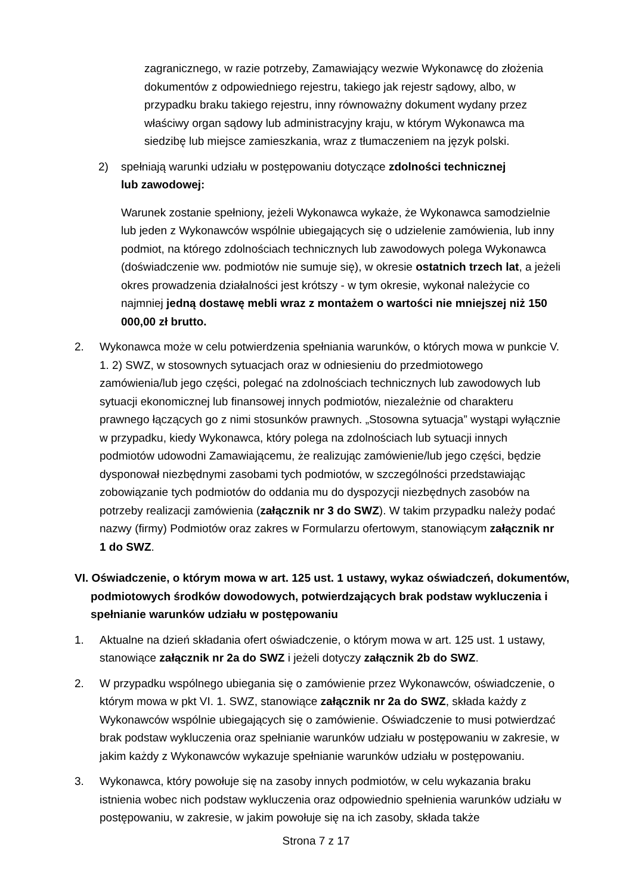zagranicznego, w razie potrzeby, Zamawiający wezwie Wykonawcę do złożenia dokumentów z odpowiedniego rejestru, takiego jak rejestr sądowy, albo, w przypadku braku takiego rejestru, inny równoważny dokument wydany przez właściwy organ sądowy lub administracyjny kraju, w którym Wykonawca ma siedzibę lub miejsce zamieszkania, wraz z tłumaczeniem na język polski.
2) spełniają warunki udziału w postępowaniu dotyczące zdolności technicznej lub zawodowej:
Warunek zostanie spełniony, jeżeli Wykonawca wykaże, że Wykonawca samodzielnie lub jeden z Wykonawców wspólnie ubiegających się o udzielenie zamówienia, lub inny podmiot, na którego zdolnościach technicznych lub zawodowych polega Wykonawca (doświadczenie ww. podmiotów nie sumuje się), w okresie ostatnich trzech lat, a jeżeli okres prowadzenia działalności jest krótszy - w tym okresie, wykonał należycie co najmniej jedną dostawę mebli wraz z montażem o wartości nie mniejszej niż 150 000,00 zł brutto.
2. Wykonawca może w celu potwierdzenia spełniania warunków, o których mowa w punkcie V. 1. 2) SWZ, w stosownych sytuacjach oraz w odniesieniu do przedmiotowego zamówienia/lub jego części, polegać na zdolnościach technicznych lub zawodowych lub sytuacji ekonomicznej lub finansowej innych podmiotów, niezależnie od charakteru prawnego łączących go z nimi stosunków prawnych. „Stosowna sytuacja” wystąpi wyłącznie w przypadku, kiedy Wykonawca, który polega na zdolnościach lub sytuacji innych podmiotów udowodni Zamawiającemu, że realizując zamówienie/lub jego części, będzie dysponował niezbędnymi zasobami tych podmiotów, w szczególności przedstawiając zobowiązanie tych podmiotów do oddania mu do dyspozycji niezbędnych zasobów na potrzeby realizacji zamówienia (załącznik nr 3 do SWZ). W takim przypadku należy podać nazwy (firmy) Podmiotów oraz zakres w Formularzu ofertowym, stanowiącym załącznik nr 1 do SWZ.
VI. Oświadczenie, o którym mowa w art. 125 ust. 1 ustawy, wykaz oświadczeń, dokumentów, podmiotowych środków dowodowych, potwierdzających brak podstaw wykluczenia i spełnianie warunków udziału w postępowaniu
1. Aktualne na dzień składania ofert oświadczenie, o którym mowa w art. 125 ust. 1 ustawy, stanowiące załącznik nr 2a do SWZ i jeżeli dotyczy załącznik 2b do SWZ.
2. W przypadku wspólnego ubiegania się o zamówienie przez Wykonawców, oświadczenie, o którym mowa w pkt VI. 1. SWZ, stanowiące załącznik nr 2a do SWZ, składa każdy z Wykonawców wspólnie ubiegających się o zamówienie. Oświadczenie to musi potwierdzać brak podstaw wykluczenia oraz spełnianie warunków udziału w postępowaniu w zakresie, w jakim każdy z Wykonawców wykazuje spełnianie warunków udziału w postępowaniu.
3. Wykonawca, który powołuje się na zasoby innych podmiotów, w celu wykazania braku istnienia wobec nich podstaw wykluczenia oraz odpowiednio spełnienia warunków udziału w postępowaniu, w zakresie, w jakim powołuje się na ich zasoby, składa także
Strona 7 z 17